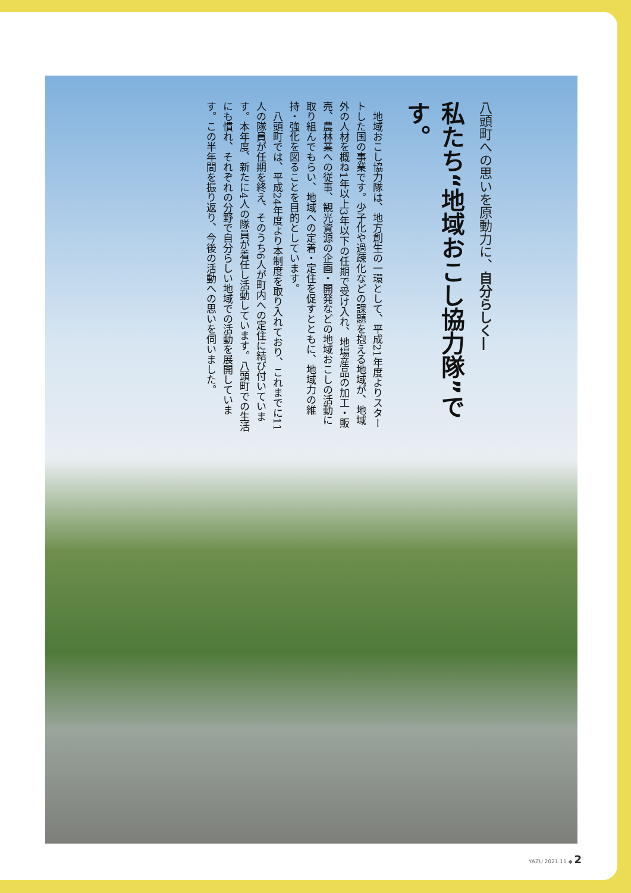八頭町への思いを原動力に、自分らしく―
私たち“地域おこし協力隊”です。
　地域おこし協力隊は、地方創生の一環として、平成21年度よりスタートした国の事業です。少子化や過疎化などの課題を抱える地域が、地域外の人材を概ね1年以上3年以下の任期で受け入れ、地場産品の加工・販売、農林業への従事、観光資源の企画・開発などの地域おこしの活動に取り組んでもらい、地域への定着・定住を促すとともに、地域力の維持・強化を図ることを目的としています。
　八頭町では、平成24年度より本制度を取り入れており、これまでに11人の隊員が任期を終え、そのうち6人が町内への定住に結び付いています。本年度、新たに4人の隊員が着任し活動しています。八頭町での生活にも慣れ、それぞれの分野で自分らしい地域での活動を展開しています。この半年間を振り返り、今後の活動への思いを伺いました。
YAZU 2021.11 ◆ 2